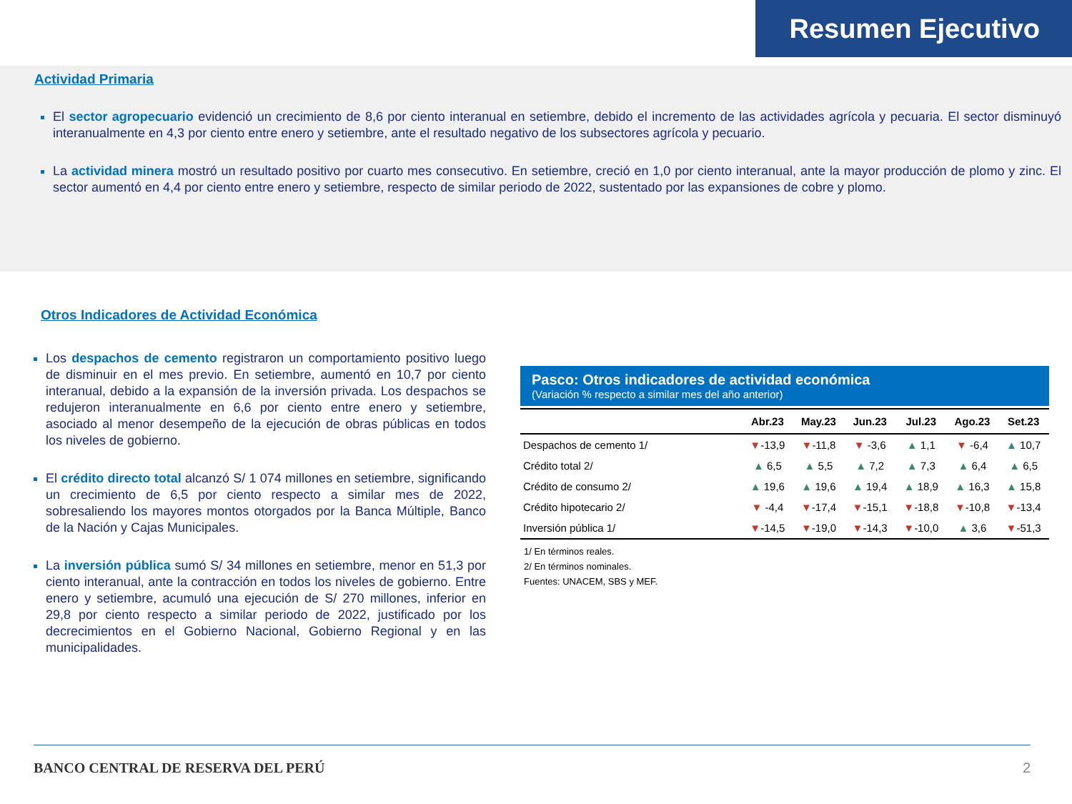Resumen Ejecutivo
Actividad Primaria
El sector agropecuario evidenció un crecimiento de 8,6 por ciento interanual en setiembre, debido el incremento de las actividades agrícola y pecuaria. El sector disminuyó interanualmente en 4,3 por ciento entre enero y setiembre, ante el resultado negativo de los subsectores agrícola y pecuario.
La actividad minera mostró un resultado positivo por cuarto mes consecutivo. En setiembre, creció en 1,0 por ciento interanual, ante la mayor producción de plomo y zinc. El sector aumentó en 4,4 por ciento entre enero y setiembre, respecto de similar periodo de 2022, sustentado por las expansiones de cobre y plomo.
Otros Indicadores de Actividad Económica
Los despachos de cemento registraron un comportamiento positivo luego de disminuir en el mes previo. En setiembre, aumentó en 10,7 por ciento interanual, debido a la expansión de la inversión privada. Los despachos se redujeron interanualmente en 6,6 por ciento entre enero y setiembre, asociado al menor desempeño de la ejecución de obras públicas en todos los niveles de gobierno.
El crédito directo total alcanzó S/ 1 074 millones en setiembre, significando un crecimiento de 6,5 por ciento respecto a similar mes de 2022, sobresaliendo los mayores montos otorgados por la Banca Múltiple, Banco de la Nación y Cajas Municipales.
La inversión pública sumó S/ 34 millones en setiembre, menor en 51,3 por ciento interanual, ante la contracción en todos los niveles de gobierno. Entre enero y setiembre, acumuló una ejecución de S/ 270 millones, inferior en 29,8 por ciento respecto a similar periodo de 2022, justificado por los decrecimientos en el Gobierno Nacional, Gobierno Regional y en las municipalidades.
Pasco: Otros indicadores de actividad económica
(Variación % respecto a similar mes del año anterior)
| | Abr.23 | May.23 | Jun.23 | Jul.23 | Ago.23 | Set.23 |
| --- | --- | --- | --- | --- | --- | --- |
| Despachos de cemento 1/ | ▼ -13,9 | ▼ -11,8 | ▼ -3,6 | ▲ 1,1 | ▼ -6,4 | ▲ 10,7 |
| Crédito total 2/ | ▲ 6,5 | ▲ 5,5 | ▲ 7,2 | ▲ 7,3 | ▲ 6,4 | ▲ 6,5 |
| Crédito de consumo 2/ | ▲ 19,6 | ▲ 19,6 | ▲ 19,4 | ▲ 18,9 | ▲ 16,3 | ▲ 15,8 |
| Crédito hipotecario 2/ | ▼ -4,4 | ▼ -17,4 | ▼ -15,1 | ▼ -18,8 | ▼ -10,8 | ▼ -13,4 |
| Inversión pública 1/ | ▼ -14,5 | ▼ -19,0 | ▼ -14,3 | ▼ -10,0 | ▲ 3,6 | ▼ -51,3 |
1/ En términos reales.
2/ En términos nominales.
Fuentes: UNACEM, SBS y MEF.
BANCO CENTRAL DE RESERVA DEL PERÚ 2